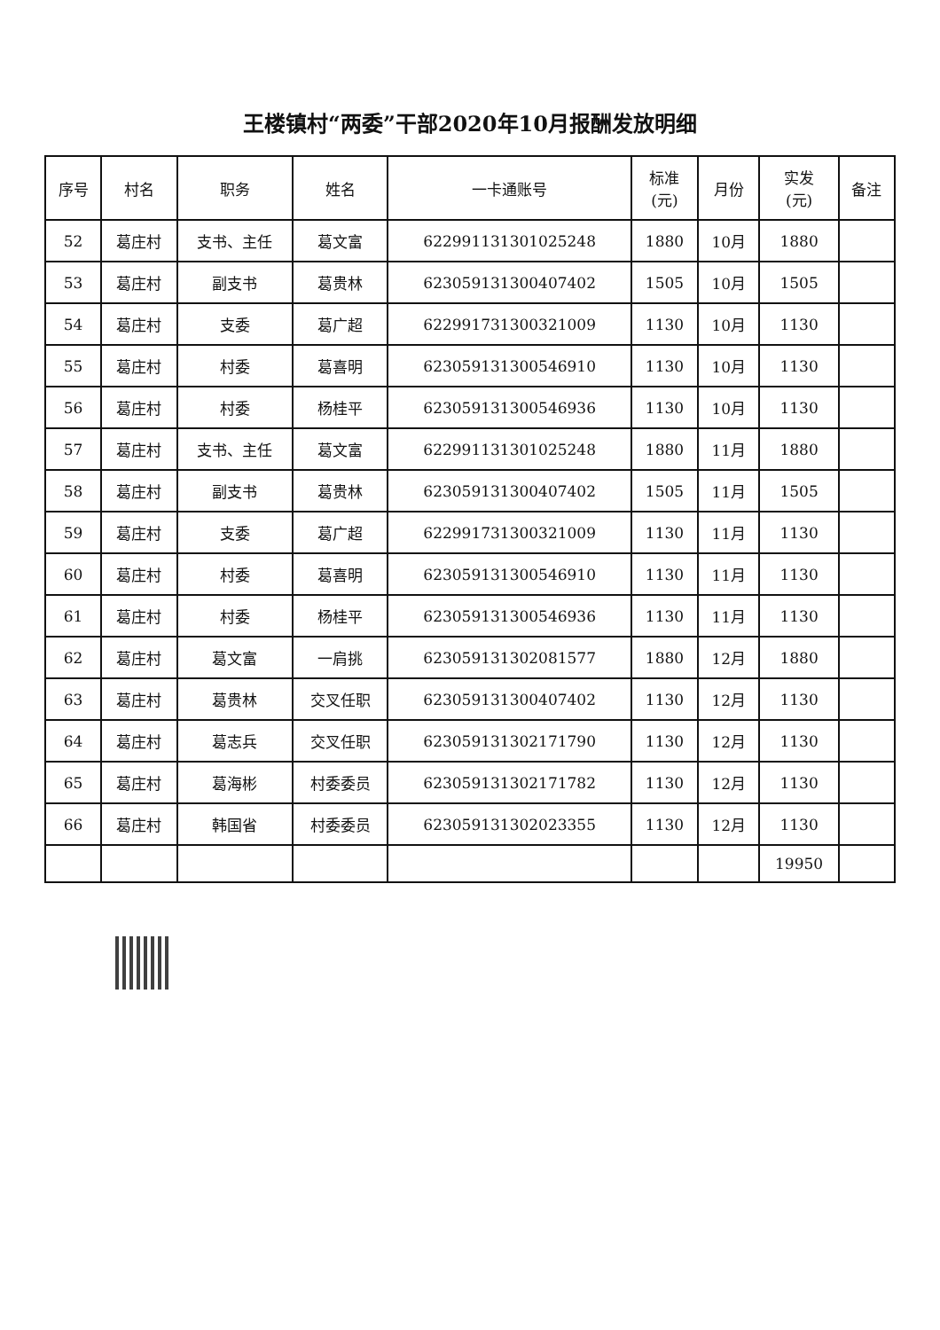王楼镇村“两委”干部2020年10月报酬发放明细
| 序号 | 村名 | 职务 | 姓名 | 一卡通账号 | 标准 (元) | 月份 | 实发 (元) | 备注 |
| --- | --- | --- | --- | --- | --- | --- | --- | --- |
| 52 | 葛庄村 | 支书、主任 | 葛文富 | 622991131301025248 | 1880 | 10月 | 1880 | |
| 53 | 葛庄村 | 副支书 | 葛贵林 | 623059131300407402 | 1505 | 10月 | 1505 | |
| 54 | 葛庄村 | 支委 | 葛广超 | 622991731300321009 | 1130 | 10月 | 1130 | |
| 55 | 葛庄村 | 村委 | 葛喜明 | 623059131300546910 | 1130 | 10月 | 1130 | |
| 56 | 葛庄村 | 村委 | 杨桂平 | 623059131300546936 | 1130 | 10月 | 1130 | |
| 57 | 葛庄村 | 支书、主任 | 葛文富 | 622991131301025248 | 1880 | 11月 | 1880 | |
| 58 | 葛庄村 | 副支书 | 葛贵林 | 623059131300407402 | 1505 | 11月 | 1505 | |
| 59 | 葛庄村 | 支委 | 葛广超 | 622991731300321009 | 1130 | 11月 | 1130 | |
| 60 | 葛庄村 | 村委 | 葛喜明 | 623059131300546910 | 1130 | 11月 | 1130 | |
| 61 | 葛庄村 | 村委 | 杨桂平 | 623059131300546936 | 1130 | 11月 | 1130 | |
| 62 | 葛庄村 | 葛文富 | 一肩挑 | 623059131302081577 | 1880 | 12月 | 1880 | |
| 63 | 葛庄村 | 葛贵林 | 交叉任职 | 623059131300407402 | 1130 | 12月 | 1130 | |
| 64 | 葛庄村 | 葛志兵 | 交叉任职 | 623059131302171790 | 1130 | 12月 | 1130 | |
| 65 | 葛庄村 | 葛海彬 | 村委委员 | 623059131302171782 | 1130 | 12月 | 1130 | |
| 66 | 葛庄村 | 韩国省 | 村委委员 | 623059131302023355 | 1130 | 12月 | 1130 | |
| | | | | | | | 19950 | |